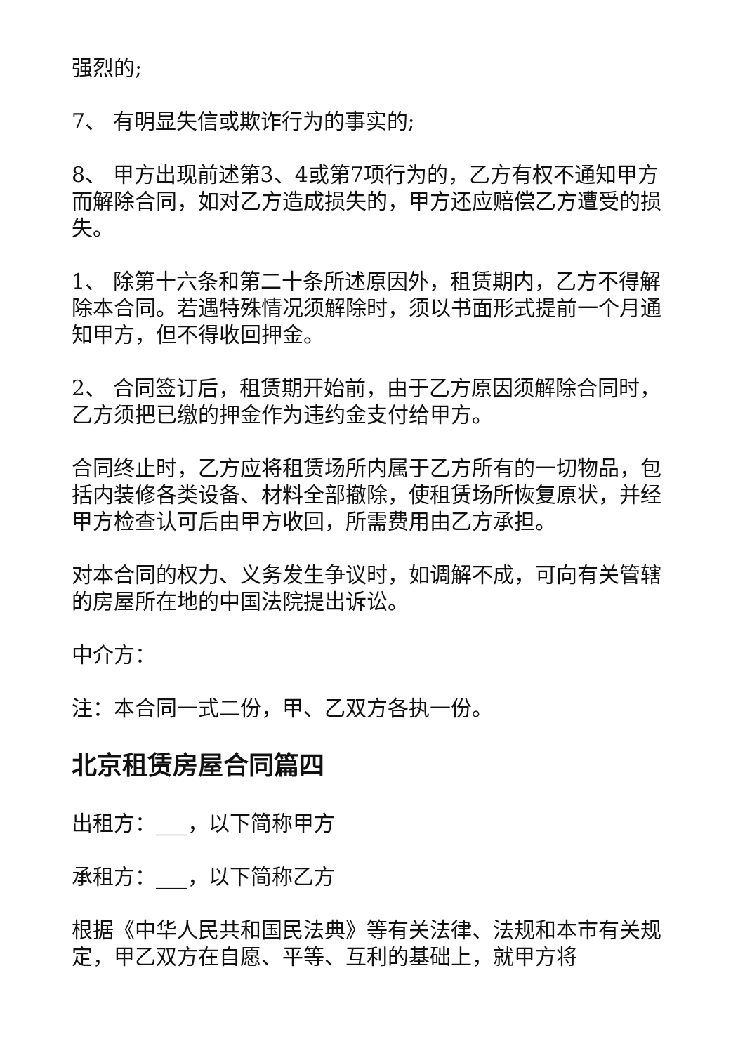强烈的;
7、 有明显失信或欺诈行为的事实的;
8、 甲方出现前述第3、4或第7项行为的，乙方有权不通知甲方而解除合同，如对乙方造成损失的，甲方还应赔偿乙方遭受的损失。
1、 除第十六条和第二十条所述原因外，租赁期内，乙方不得解除本合同。若遇特殊情况须解除时，须以书面形式提前一个月通知甲方，但不得收回押金。
2、 合同签订后，租赁期开始前，由于乙方原因须解除合同时，乙方须把已缴的押金作为违约金支付给甲方。
合同终止时，乙方应将租赁场所内属于乙方所有的一切物品，包括内装修各类设备、材料全部撤除，使租赁场所恢复原状，并经甲方检查认可后由甲方收回，所需费用由乙方承担。
对本合同的权力、义务发生争议时，如调解不成，可向有关管辖的房屋所在地的中国法院提出诉讼。
中介方：
注：本合同一式二份，甲、乙双方各执一份。
北京租赁房屋合同篇四
出租方：___，以下简称甲方
承租方：___，以下简称乙方
根据《中华人民共和国民法典》等有关法律、法规和本市有关规定，甲乙双方在自愿、平等、互利的基础上，就甲方将